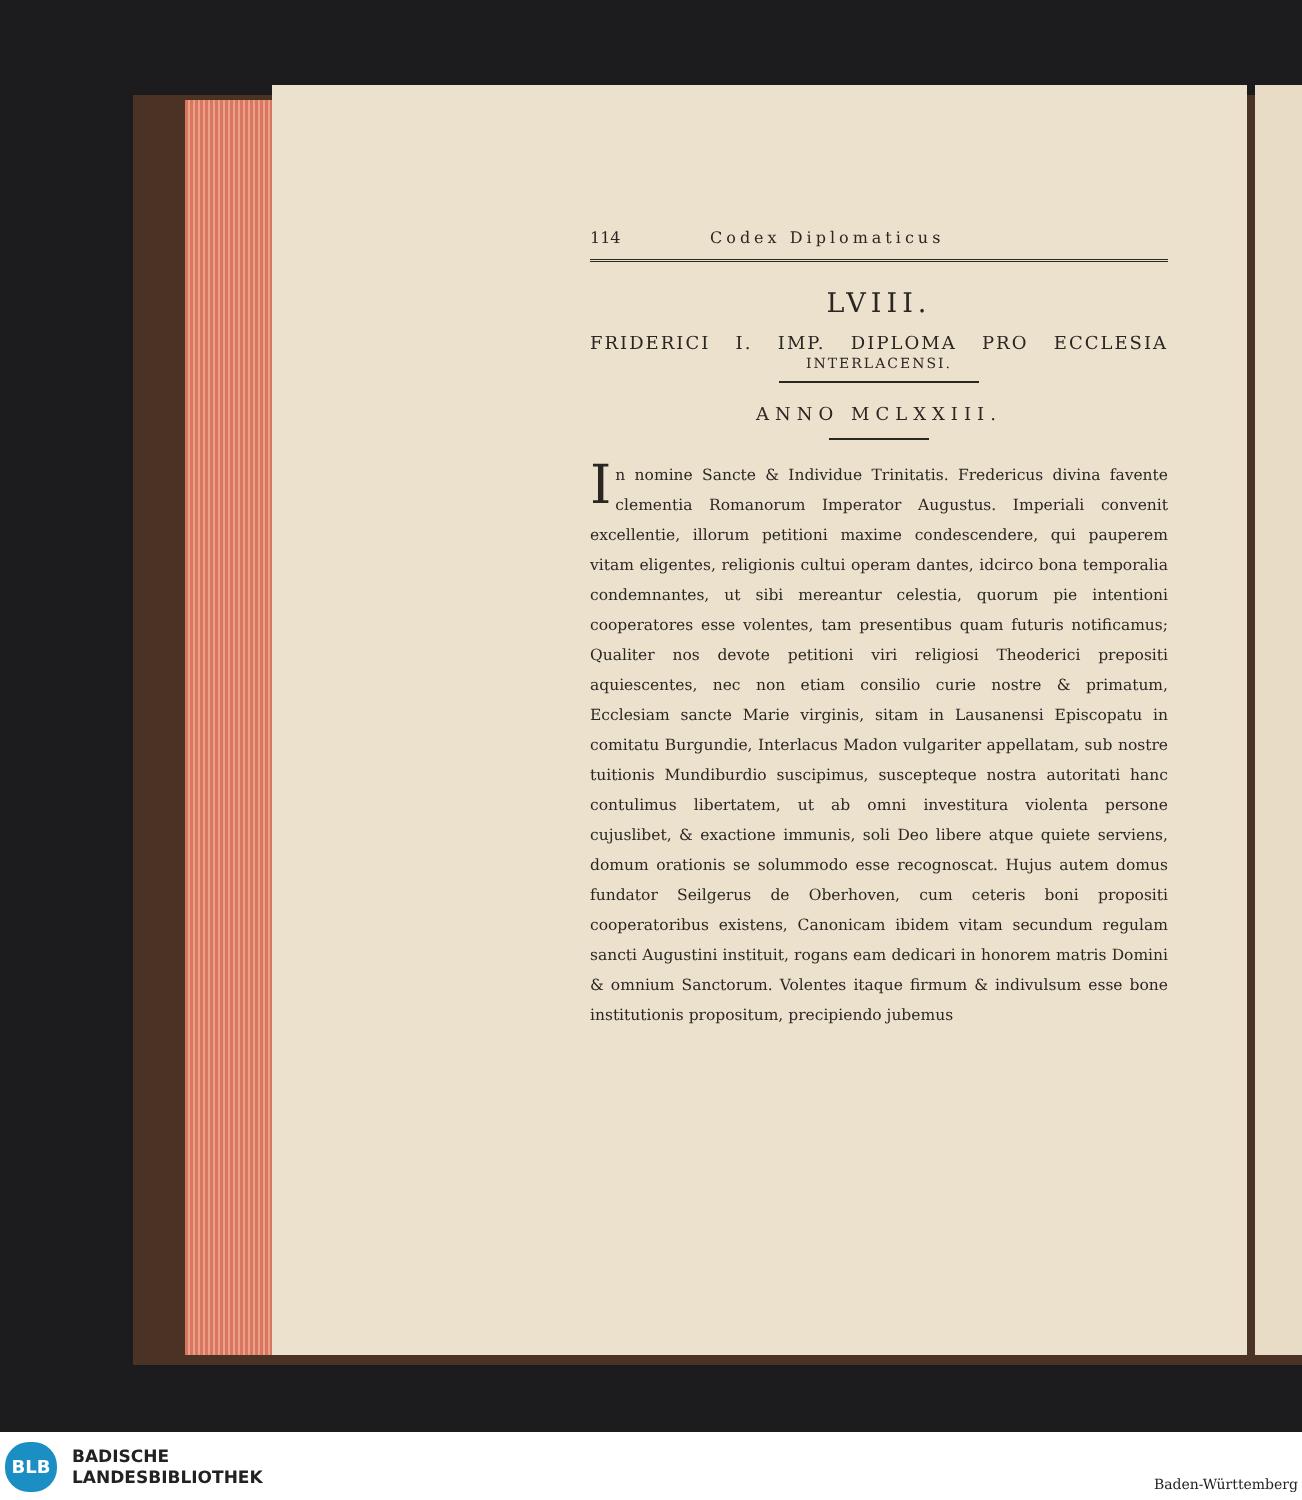114 Codex Diplomaticus
LVIII.
FRIDERICI I. IMP. DIPLOMA PRO ECCLESIA
INTERLACENSI.
ANNO MCLXXIII.
In nomine Sancte & Individue Trinitatis. Fredericus divina favente clementia Romanorum Imperator Augustus. Imperiali convenit excellentie, illorum petitioni maxime condescendere, qui pauperem vitam eligentes, religionis cultui operam dantes, idcirco bona temporalia condemnantes, ut sibi mereantur celestia, quorum pie intentioni cooperatores esse volentes, tam presentibus quam futuris notificamus; Qualiter nos devote petitioni viri religiosi Theoderici prepositi aquiescentes, nec non etiam consilio curie nostre & primatum, Ecclesiam sancte Marie virginis, sitam in Lausanensi Episcopatu in comitatu Burgundie, Interlacus Madon vulgariter appellatam, sub nostre tuitionis Mundiburdio suscipimus, suscepteque nostra autoritati hanc contulimus libertatem, ut ab omni investitura violenta persone cujuslibet, & exactione immunis, soli Deo libere atque quiete serviens, domum orationis se solummodo esse recognoscat. Hujus autem domus fundator Seilgerus de Oberhoven, cum ceteris boni propositi cooperatoribus existens, Canonicam ibidem vitam secundum regulam sancti Augustini instituit, rogans eam dedicari in honorem matris Domini & omnium Sanctorum. Volentes itaque firmum & indivulsum esse bone institutionis propositum, precipiendo jubemus
BLB
BADISCHE
LANDESBIBLIOTHEK
Baden-Württemberg